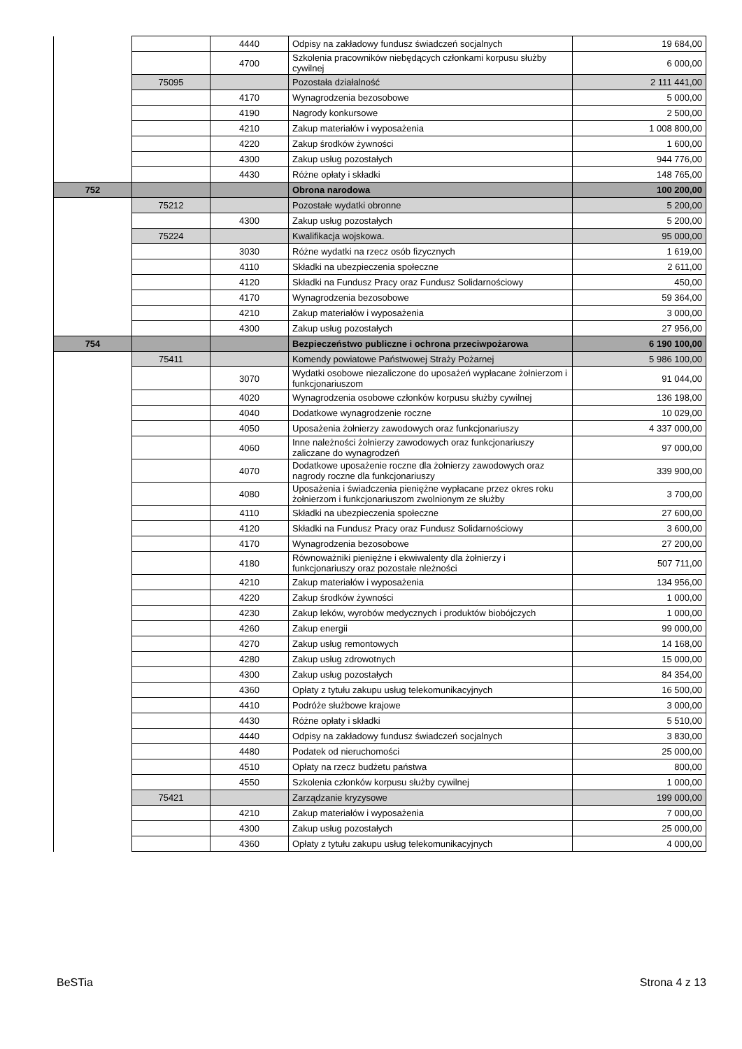| | | 4440 | Odpisy na zakładowy fundusz świadczeń socjalnych | 19 684,00 |
| | | 4700 | Szkolenia pracowników niebędących członkami korpusu służby cywilnej | 6 000,00 |
| | 75095 | | Pozostała działalność | 2 111 441,00 |
| | | 4170 | Wynagrodzenia bezosobowe | 5 000,00 |
| | | 4190 | Nagrody konkursowe | 2 500,00 |
| | | 4210 | Zakup materiałów i wyposażenia | 1 008 800,00 |
| | | 4220 | Zakup środków żywności | 1 600,00 |
| | | 4300 | Zakup usług pozostałych | 944 776,00 |
| | | 4430 | Różne opłaty i składki | 148 765,00 |
| 752 | | | Obrona narodowa | 100 200,00 |
| | 75212 | | Pozostałe wydatki obronne | 5 200,00 |
| | | 4300 | Zakup usług pozostałych | 5 200,00 |
| | 75224 | | Kwalifikacja wojskowa. | 95 000,00 |
| | | 3030 | Różne wydatki na rzecz osób fizycznych | 1 619,00 |
| | | 4110 | Składki na ubezpieczenia społeczne | 2 611,00 |
| | | 4120 | Składki na Fundusz Pracy oraz Fundusz Solidarnościowy | 450,00 |
| | | 4170 | Wynagrodzenia bezosobowe | 59 364,00 |
| | | 4210 | Zakup materiałów i wyposażenia | 3 000,00 |
| | | 4300 | Zakup usług pozostałych | 27 956,00 |
| 754 | | | Bezpieczeństwo publiczne i ochrona przeciwpożarowa | 6 190 100,00 |
| | 75411 | | Komendy powiatowe Państwowej Straży Pożarnej | 5 986 100,00 |
| | | 3070 | Wydatki osobowe niezaliczone do uposażeń wypłacane żołnierzom i funkcjonariuszom | 91 044,00 |
| | | 4020 | Wynagrodzenia osobowe członków korpusu służby cywilnej | 136 198,00 |
| | | 4040 | Dodatkowe wynagrodzenie roczne | 10 029,00 |
| | | 4050 | Uposażenia żołnierzy zawodowych oraz funkcjonariuszy | 4 337 000,00 |
| | | 4060 | Inne należności żołnierzy zawodowych oraz funkcjonariuszy zaliczane do wynagrodzeń | 97 000,00 |
| | | 4070 | Dodatkowe uposażenie roczne dla żołnierzy zawodowych oraz nagrody roczne dla funkcjonariuszy | 339 900,00 |
| | | 4080 | Uposażenia i świadczenia pieniężne wypłacane przez okres roku żołnierzom i funkcjonariuszom zwolnionym ze służby | 3 700,00 |
| | | 4110 | Składki na ubezpieczenia społeczne | 27 600,00 |
| | | 4120 | Składki na Fundusz Pracy oraz Fundusz Solidarnościowy | 3 600,00 |
| | | 4170 | Wynagrodzenia bezosobowe | 27 200,00 |
| | | 4180 | Równoważniki pieniężne i ekwiwalenty dla żołnierzy i funkcjonariuszy oraz pozostałe nleżności | 507 711,00 |
| | | 4210 | Zakup materiałów i wyposażenia | 134 956,00 |
| | | 4220 | Zakup środków żywności | 1 000,00 |
| | | 4230 | Zakup leków, wyrobów medycznych i produktów biobójczych | 1 000,00 |
| | | 4260 | Zakup energii | 99 000,00 |
| | | 4270 | Zakup usług remontowych | 14 168,00 |
| | | 4280 | Zakup usług zdrowotnych | 15 000,00 |
| | | 4300 | Zakup usług pozostałych | 84 354,00 |
| | | 4360 | Opłaty z tytułu zakupu usług telekomunikacyjnych | 16 500,00 |
| | | 4410 | Podróże służbowe krajowe | 3 000,00 |
| | | 4430 | Różne opłaty i składki | 5 510,00 |
| | | 4440 | Odpisy na zakładowy fundusz świadczeń socjalnych | 3 830,00 |
| | | 4480 | Podatek od nieruchomości | 25 000,00 |
| | | 4510 | Opłaty na rzecz budżetu państwa | 800,00 |
| | | 4550 | Szkolenia członków korpusu służby cywilnej | 1 000,00 |
| | 75421 | | Zarządzanie kryzysowe | 199 000,00 |
| | | 4210 | Zakup materiałów i wyposażenia | 7 000,00 |
| | | 4300 | Zakup usług pozostałych | 25 000,00 |
| | | 4360 | Opłaty z tytułu zakupu usług telekomunikacyjnych | 4 000,00 |
BeSTia Strona 4 z 13